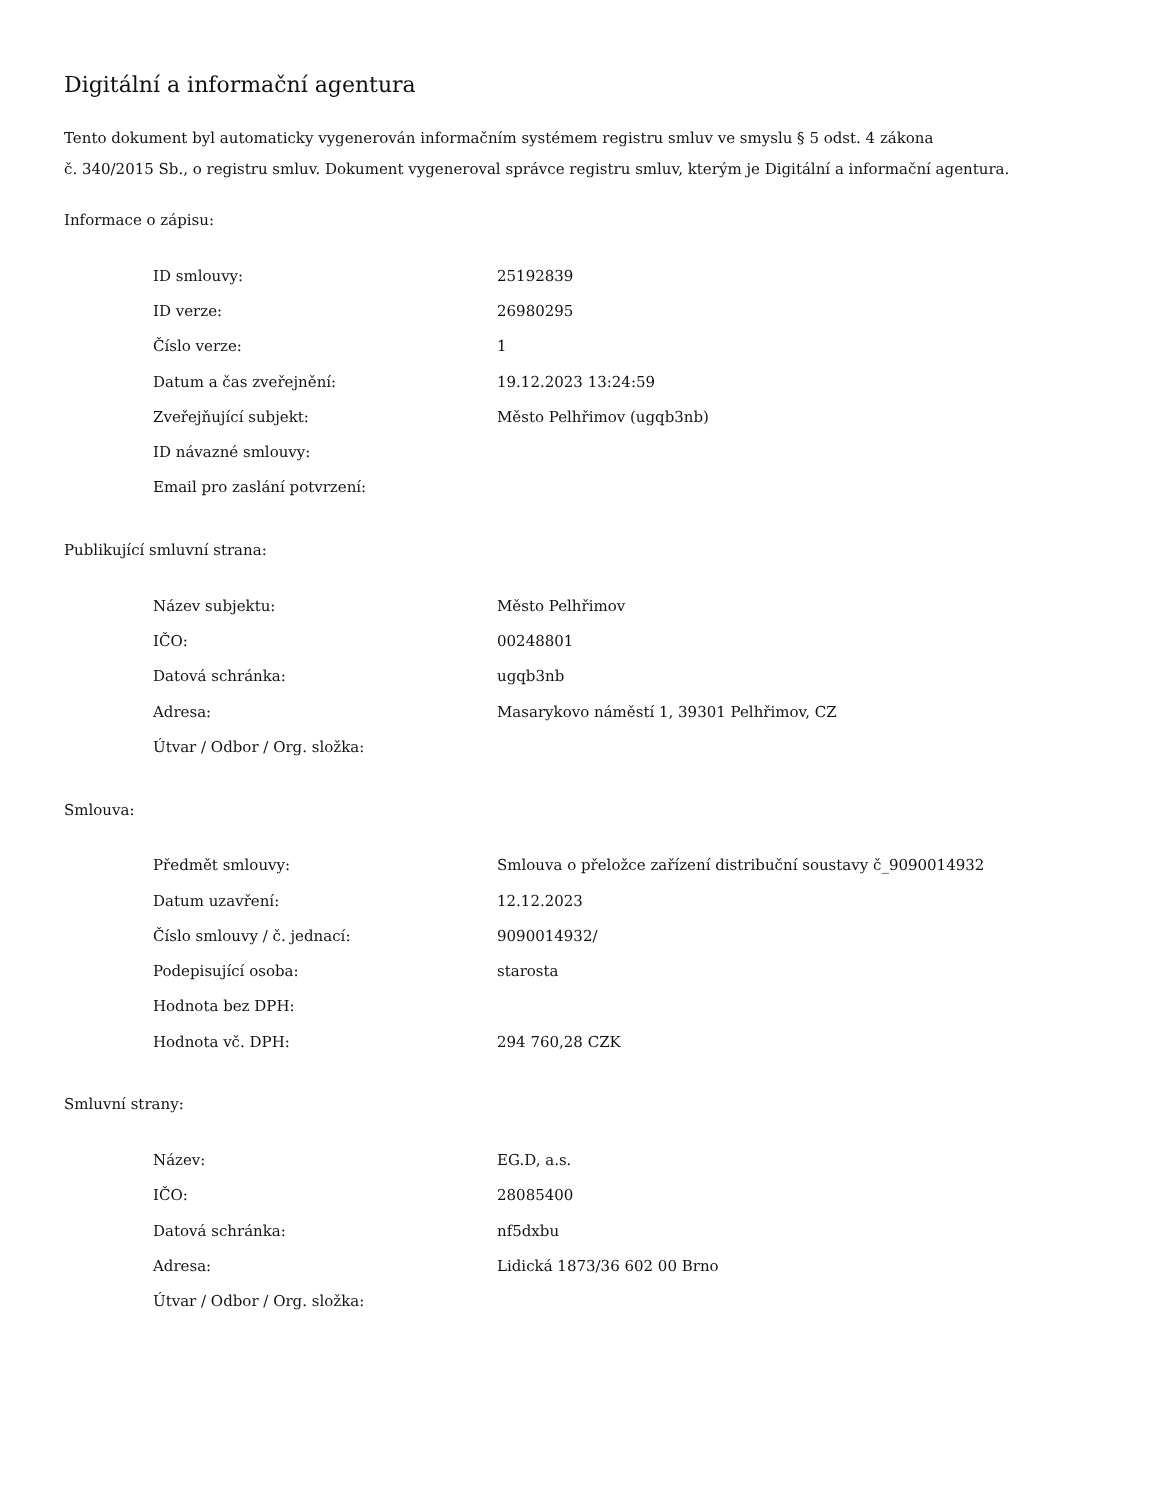Digitální a informační agentura
Tento dokument byl automaticky vygenerován informačním systémem registru smluv ve smyslu § 5 odst. 4 zákona
č. 340/2015 Sb., o registru smluv. Dokument vygeneroval správce registru smluv, kterým je Digitální a informační agentura.
Informace o zápisu:
| ID smlouvy: | 25192839 |
| ID verze: | 26980295 |
| Číslo verze: | 1 |
| Datum a čas zveřejnění: | 19.12.2023 13:24:59 |
| Zveřejňující subjekt: | Město Pelhřimov (ugqb3nb) |
| ID návazné smlouvy: | |
| Email pro zaslání potvrzení: | |
Publikující smluvní strana:
| Název subjektu: | Město Pelhřimov |
| IČO: | 00248801 |
| Datová schránka: | ugqb3nb |
| Adresa: | Masarykovo náměstí 1, 39301 Pelhřimov, CZ |
| Útvar / Odbor / Org. složka: | |
Smlouva:
| Předmět smlouvy: | Smlouva o přeložce zařízení distribuční soustavy č_9090014932 |
| Datum uzavření: | 12.12.2023 |
| Číslo smlouvy / č. jednací: | 9090014932/ |
| Podepisující osoba: | starosta |
| Hodnota bez DPH: | |
| Hodnota vč. DPH: | 294 760,28 CZK |
Smluvní strany:
| Název: | EG.D, a.s. |
| IČO: | 28085400 |
| Datová schránka: | nf5dxbu |
| Adresa: | Lidická 1873/36 602 00 Brno |
| Útvar / Odbor / Org. složka: | |